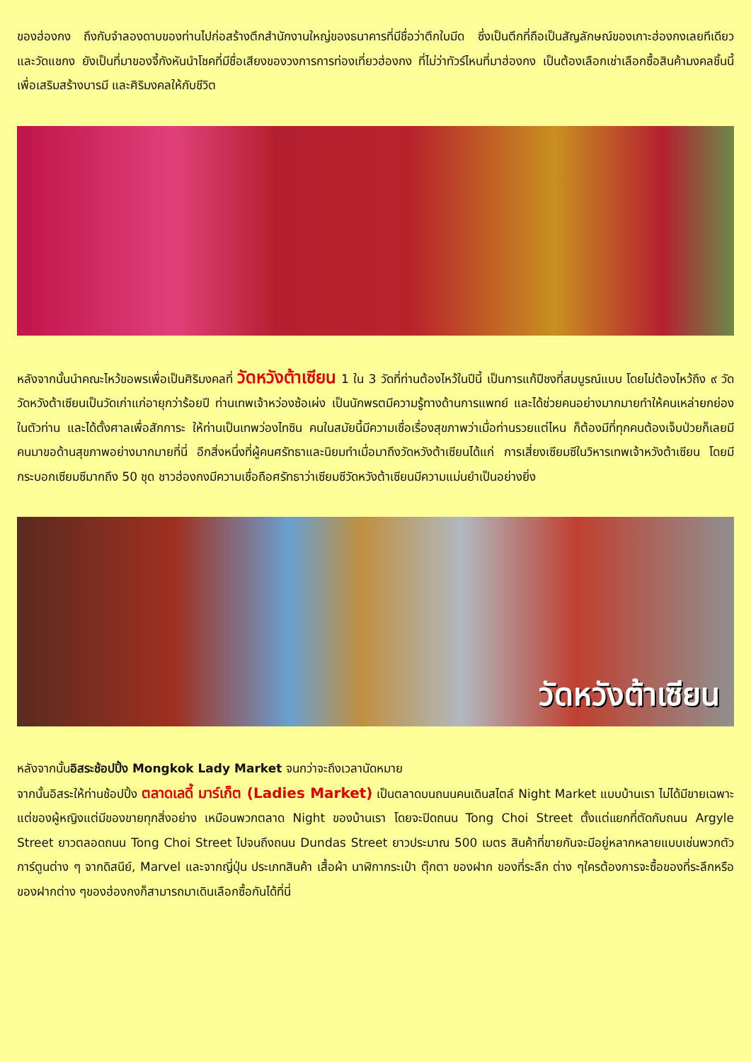ของฮ่องกง ถึงกับจำลองดาบของท่านไปก่อสร้างตึกสำนักงานใหญ่ของธนาคารที่มีชื่อว่าตึกใบมีด ซึ่งเป็นตึกที่ถือเป็นสัญลักษณ์ของเกาะฮ่องกงเลยทีเดียว และวัดแชกง ยังเป็นที่มาของจี้กังหันนำโชคที่มีชื่อเสียงของวงการการท่องเที่ยวฮ่องกง ที่ไม่ว่าทัวร์ไหนที่มาฮ่องกง เป็นต้องเลือกเช่าเลือกซื้อสินค้ามงคลชิ้นนี้ เพื่อเสริมสร้างบารมี และศิริมงคลให้กับชีวิต
หลังจากนั้นนำคณะไหว้ขอพรเพื่อเป็นศิริมงคลที่ วัดหวังต้าเซียน 1 ใน 3 วัดที่ท่านต้องไหว้ในปีนี้ เป็นการแก้ปีชงที่สมบูรณ์แบบ โดยไม่ต้องไหว้ถึง ๙ วัด วัดหวังต้าเซียนเป็นวัดเก่าแก่อายุกว่าร้อยปี ท่านเทพเจ้าหว่องซ้อเผ่ง เป็นนักพรตมีความรู้ทางด้านการแพทย์ และได้ช่วยคนอย่างมากมายทำให้คนเหล่ายกย่องในตัวท่าน และได้ตั้งศาลเพื่อสักการะ ให้ท่านเป็นเทพว่องไทซิน คนในสมัยนี้มีความเชื่อเรื่องสุขภาพว่าเมื่อท่านรวยแต่ไหน ก็ต้องมีที่ทุกคนต้องเจ็บป่วยก็เลยมีคนมาขอด้านสุขภาพอย่างมากมายที่นี่ อีกสิ่งหนึ่งที่ผู้คนศรัทธาและนิยมทำเมื่อมาถึงวัดหวังต้าเซียนได้แก่ การเสี่ยงเซียมซีในวิหารเทพเจ้าหวังต้าเซียน โดยมีกระบอกเซียมซีมากถึง 50 ชุด ชาวฮ่องกงมีความเชื่อถือศรัทธาว่าเซียมซีวัดหวังต้าเซียนมีความแม่นยำเป็นอย่างยิ่ง
วัดหวังต้าเซียน
หลังจากนั้นอิสระช้อปปิ้ง Mongkok Lady Market จนกว่าจะถึงเวลานัดหมาย
จากนั้นอิสระให้ท่านช้อปปิ้ง ตลาดเลดี้ มาร์เก็ต (Ladies Market) เป็นตลาดบนถนนคนเดินสไตล์ Night Market แบบบ้านเรา ไม่ได้มีขายเฉพาะแต่ของผู้หญิงแต่มีของขายทุกสิ่งอย่าง เหมือนพวกตลาด Night ของบ้านเรา โดยจะปิดถนน Tong Choi Street ตั้งแต่แยกที่ตัดกับถนน Argyle Street ยาวตลอดถนน Tong Choi Street ไปจนถึงถนน Dundas Street ยาวประมาณ 500 เมตร สินค้าที่ขายกันจะมีอยู่หลากหลายแบบเช่นพวกตัวการ์ตูนต่าง ๆ จากดิสนีย์, Marvel และจากญี่ปุ่น ประเภทสินค้า เสื้อผ้า นาฬิกากระเป๋า ตุ๊กตา ของฝาก ของที่ระลึก ต่าง ๆใครต้องการจะซื้อของที่ระลึกหรือของฝากต่าง ๆของฮ่องกงก็สามารถมาเดินเลือกซื้อกันได้ที่นี่